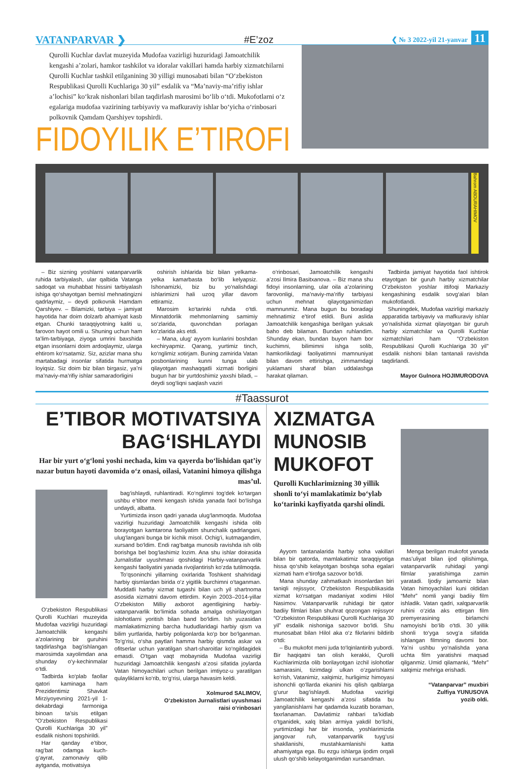VATANPARVAR ❯ #E’zoz ❮ № 3 2022-yil 21-yanvar 11
Qurolli Kuchlar davlat muzeyida Mudofaa vazirligi huzuridagi Jamoatchilik kengashi a’zolari, hamkor tashkilot va idoralar vakillari hamda harbiy xizmatchilarni Qurolli Kuchlar tashkil etilganining 30 yilligi munosabati bilan “O‘zbekiston Respublikasi Qurolli Kuchlariga 30 yil” esdalik va “Ma’naviy-ma’rifiy ishlar a’lochisi” ko‘krak nishonlari bilan taqdirlash marosimi bo‘lib o‘tdi. Mukofotlarni o‘z egalariga mudofaa vazirining tarbiyaviy va mafkuraviy ishlar bo‘yicha o‘rinbosari polkovnik Qamdam Qarshiyev topshirdi.
FIDOYILIK E’TIROFI
Bahrom ABDURAHIMOV
– Biz sizning yoshlarni vatanparvarlik ruhida tarbiyalash, ular qalbida Vatanga sadoqat va muhabbat hissini tarbiyalash ishiga qo‘shayotgan bemisl mehnatingizni qadrlaymiz, – deydi polkovnik Hamdam Qarshiyev. – Bilamizki, tarbiya – jamiyat hayotida har doim dolzarb ahamiyat kasb etgan. Chunki taraqqiyotning kaliti u, farovon hayot omili u. Shuning uchun ham ta’lim-tarbiyaga, ziyoga umrini baxshida etgan insonlarni doim ardoqlaymiz, ularga ehtirom ko‘rsatamiz. Siz, azizlar mana shu martabadagi insonlar sifatida hurmatga loyiqsiz. Siz doim biz bilan birgasiz, ya’ni ma’naviy-ma’rifiy ishlar samaradorligini
oshirish ishlarida biz bilan yelkama-yelka kamarbasta bo‘lib kelyapsiz. Ishonamizki, biz bu yo‘nalishdagi ishlarimizni hali uzoq yillar davom ettiramiz.
Marosim ko‘tarinki ruhda o‘tdi. Minnatdorlik mehmonlarning samimiy so‘zlarida, quvonchdan porlagan ko‘zlarida aks etdi.
– Mana, ulug‘ ayyom kunlarini boshdan kechiryapmiz. Qarang, yurtimiz tinch, ko‘nglimiz xotirjam. Buning zamirida Vatan posbonlarining kunni tunga ulab qilayotgan mashaqqatli xizmati borligini bugun har bir yurtdoshimiz yaxshi biladi, – deydi sog‘liqni saqlash vaziri
o‘rinbosari, Jamoatchilik kengashi a’zosi Ilmira Basitxanova. – Biz mana shu fidoyi insonlarning, ular oila a’zolarining farovonligi, ma’naviy-ma’rifiy tarbiyasi uchun mehnat qilayotganimizdan mamnunmiz. Mana bugun bu boradagi mehnatimiz e’tirof etildi. Buni aslida Jamoatchilik kengashiga berilgan yuksak baho deb bilaman. Bundan ruhlandim. Shunday ekan, bundan buyon ham bor kuchimni, bilimimni ishga solib, hamkorlikdagi faoliyatimni mamnuniyat bilan davom ettirishga, zimmamdagi yuklamani sharaf bilan uddalashga harakat qilaman.
Tadbirda jamiyat hayotida faol ishtirok etayotgan bir guruh harbiy xizmatchilar O‘zbekiston yoshlar ittifoqi Markaziy kengashining esdalik sovg‘alari bilan mukofotlandi.
Shuningdek, Mudofaa vazirligi markaziy apparatida tarbiyaviy va mafkuraviy ishlar yo‘nalishida xizmat qilayotgan bir guruh harbiy xizmatchilar va Qurolli Kuchlar xizmatchilari ham “O‘zbekiston Respublikasi Qurolli Kuchlariga 30 yil” esdalik nishoni bilan tantanali ravishda taqdirlandi.
Mayor Gulnora HOJIMURODOVA
#Taassurot
E’TIBOR MOTIVATSIYA BAG‘ISHLAYDI
Har bir yurt o‘g‘loni yoshi nechada, kim va qayerda bo‘lishidan qat’iy nazar butun hayoti davomida o‘z onasi, oilasi, Vatanini himoya qilishga mas’ul.
O‘zbekiston Respublikasi Qurolli Kuchlari muzeyida Mudofaa vazirligi huzuridagi Jamoatchilik kengashi a’zolarining bir guruhini taqdirlashga bag‘ishlangan marosimda xayolimdan ana shunday o‘y-kechinmalar o‘tdi.
Tadbirda ko‘plab faollar qatori kaminaga ham Prezidentimiz Shavkat Mirziyoyevning 2021-yil 1-dekabrdagi farmoniga binoan ta’sis etilgan “O‘zbekiston Respublikasi Qurolli Kuchlariga 30 yil” esdalik nishoni topshirildi.
Har qanday e’tibor, rag‘bat odamga kuch-g‘ayrat, zamonaviy qilib aytganda, motivatsiya
bag‘ishlaydi, ruhlantiradi. Ko‘nglimni tog‘dek ko‘targan ushbu e’tibor meni kengash ishida yanada faol bo‘lishga undaydi, albatta.
Yurtimizda inson qadri yanada ulug‘lanmoqda. Mudofaa vazirligi huzuridagi Jamoatchilik kengashi ishida olib borayotgan kamtarona faoliyatim shunchalik qadrlangani, ulug‘langani bunga bir kichik misol. Ochig‘i, kutmagandim, xursand bo‘ldim. Endi rag‘batga munosib ravishda ish olib borishga bel bog‘lashimiz lozim. Ana shu ishlar doirasida Jurnalistlar uyushmasi qoshidagi Harbiy-vatanparvarlik kengashi faoliyatini yanada rivojlantirish ko‘zda tutilmoqda.
To‘qsoninchi yillarning oxirlarida Toshkent shahridagi harbiy qismlardan birida o‘z yigitlik burchimni o‘taganman. Muddatli harbiy xizmat tugashi bilan uch yil shartnoma asosida xizmatni davom ettirdim. Keyin 2003–2014-yillar O‘zbekiston Milliy axborot agentligining harbiy-vatanparvarlik bo‘limida sohada amalga oshirilayotgan islohotlarni yoritish bilan band bo‘ldim. Ish yuzasidan mamlakatimizning barcha hududlaridagi harbiy qism va bilim yurtlarida, harbiy poligonlarda ko‘p bor bo‘lganman. To‘g‘risi, o‘sha paytlari hamma harbiy qismda askar va ofitserlar uchun yaratilgan shart-sharoitlar ko‘ngildagidek emasdi. O‘tgan vaqt mobaynida Mudofaa vazirligi huzuridagi Jamoatchilik kengashi a’zosi sifatida joylarda Vatan himoyachilari uchun berilgan imtiyoz-u yaratilgan qulayliklarni ko‘rib, to‘g‘risi, ularga havasim keldi.
Xolmurod SALIMOV,
O‘zbekiston Jurnalistlari uyushmasi
raisi o‘rinbosari
XIZMATGA MUNOSIB MUKOFOT
Qurolli Kuchlarimizning 30 yillik shonli to‘yi mamlakatimiz bo‘ylab ko‘tarinki kayfiyatda qarshi olindi.
Ayyom tantanalarida harbiy soha vakillari bilan bir qatorda, mamlakatimiz taraqqiyotiga hissa qo‘shib kelayotgan boshqa soha egalari xizmati ham e’tirofga sazovor bo‘ldi.
Mana shunday zahmatkash insonlardan biri taniqli rejissyor, O‘zbekiston Respublikasida xizmat ko‘rsatgan madaniyat xodimi Hilol Nasimov. Vatanparvarlik ruhidagi bir qator badiiy filmlari bilan shuhrat qozongan rejissyor “O‘zbekiston Respublikasi Qurolli Kuchlariga 30 yil” esdalik nishoniga sazovor bo‘ldi. Shu munosabat bilan Hilol aka o‘z fikrlarini bildirib o‘tdi:
– Bu mukofot meni juda to‘lqinlantirib yubordi. Bir haqiqatni tan olish kerakki, Qurolli Kuchlarimizda olib borilayotgan izchil islohotlar samarasini, tizimdagi ulkan o‘zgarishlarni ko‘rish, Vatanimiz, xalqimiz, hurligimiz himoyasi ishonchli qo‘llarda ekanini his qilish qalblarga g‘urur bag‘ishlaydi. Mudofaa vazirligi Jamoatchilik kengashi a’zosi sifatida bu yangilanishlarni har qadamda kuzatib boraman, faxrlanaman. Davlatimiz rahbari ta’kidlab o‘tganidek, xalq bilan armiya yakdil bo‘lishi, yurtimizdagi har bir insonda, yoshlarimizda jangovar ruh, vatanparvarlik tuyg‘usi shakllanishi, mustahkamlanishi katta ahamiyatga ega. Bu ezgu ishlarga ijodim orqali ulush qo‘shib kelayotganimdan xursandman.
Menga berilgan mukofot yanada mas’uliyat bilan ijod qilishimga, vatanparvarlik ruhidagi yangi filmlar yaratishimga zamin yaratadi. Ijodiy jamoamiz bilan Vatan himoyachilari kuni oldidan “Mehr” nomli yangi badiiy film ishladik. Vatan qadri, xalqparvarlik ruhini o‘zida aks ettirgan film premyerasining birlamchi namoyishi bo‘lib o‘tdi. 30 yillik shonli to‘yga sovg‘a sifatida ishlangan filmning davomi bor. Ya’ni ushbu yo‘nalishda yana uchta film yaratishni maqsad qilganmiz. Umid qilamanki, “Mehr” xalqimiz mehriga erishadi.
“Vatanparvar” muxbiri
Zulfiya YUNUSOVA
yozib oldi.